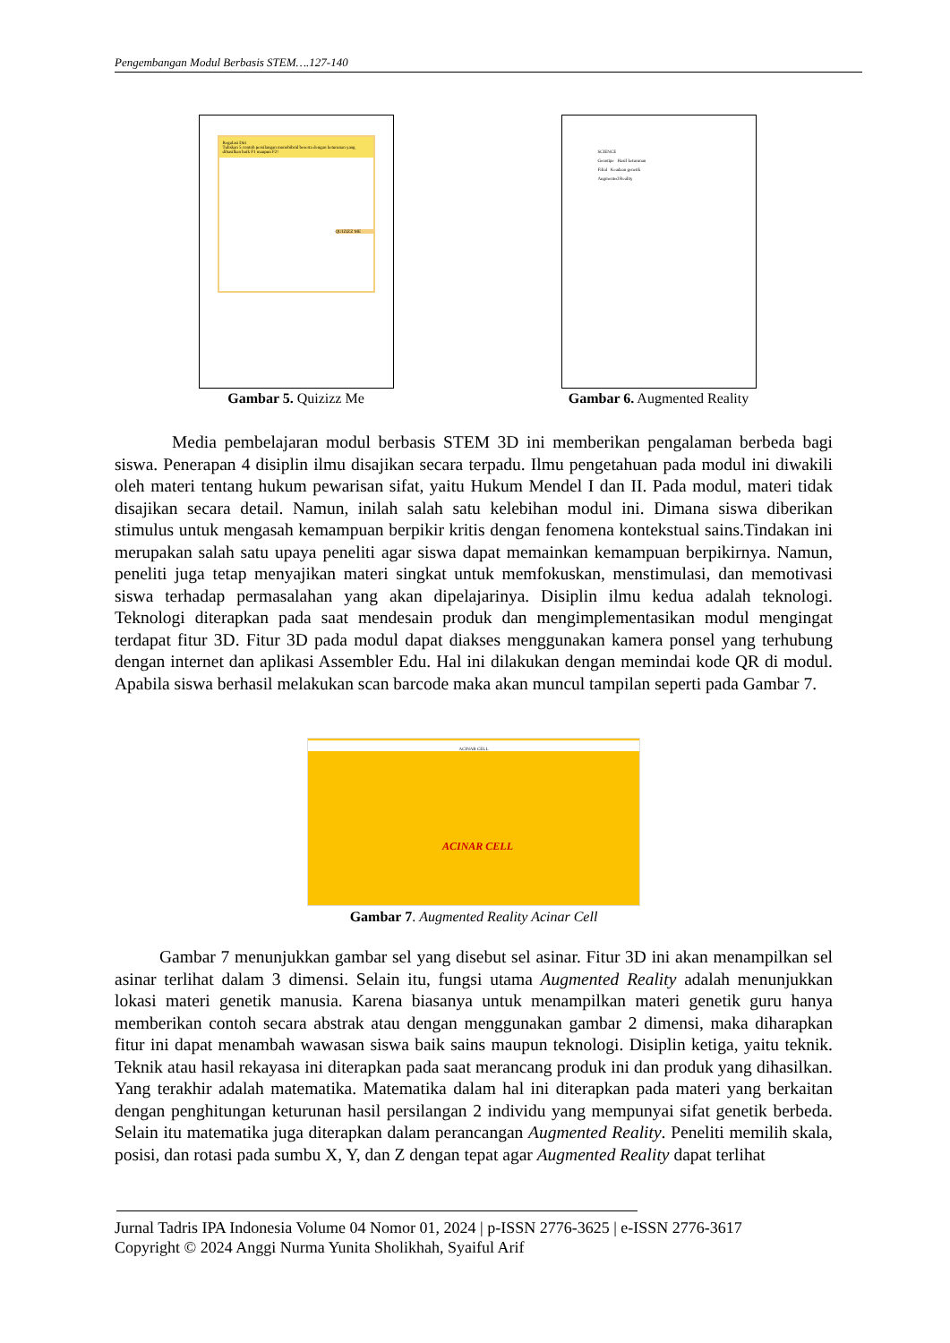Pengembangan Modul Berbasis STEM….127-140
Regulasi Diri
Tuliskan 5 contoh persilangan monohibrid beserta dengan keturunan yang dihasilkan baik F1 maupun F2!
QUIZIZZ ME
Gambar 5. Quizizz Me
SCIENCE
Genotipe Hasil keturunan
Filial Keadaan genetik
Augmented Reality
Gambar 6. Augmented Reality
Media pembelajaran modul berbasis STEM 3D ini memberikan pengalaman berbeda bagi siswa. Penerapan 4 disiplin ilmu disajikan secara terpadu. Ilmu pengetahuan pada modul ini diwakili oleh materi tentang hukum pewarisan sifat, yaitu Hukum Mendel I dan II. Pada modul, materi tidak disajikan secara detail. Namun, inilah salah satu kelebihan modul ini. Dimana siswa diberikan stimulus untuk mengasah kemampuan berpikir kritis dengan fenomena kontekstual sains.Tindakan ini merupakan salah satu upaya peneliti agar siswa dapat memainkan kemampuan berpikirnya. Namun, peneliti juga tetap menyajikan materi singkat untuk memfokuskan, menstimulasi, dan memotivasi siswa terhadap permasalahan yang akan dipelajarinya. Disiplin ilmu kedua adalah teknologi. Teknologi diterapkan pada saat mendesain produk dan mengimplementasikan modul mengingat terdapat fitur 3D. Fitur 3D pada modul dapat diakses menggunakan kamera ponsel yang terhubung dengan internet dan aplikasi Assembler Edu. Hal ini dilakukan dengan memindai kode QR di modul. Apabila siswa berhasil melakukan scan barcode maka akan muncul tampilan seperti pada Gambar 7.
ACINAR CELL
ACINAR CELL
Gambar 7. Augmented Reality Acinar Cell
Gambar 7 menunjukkan gambar sel yang disebut sel asinar. Fitur 3D ini akan menampilkan sel asinar terlihat dalam 3 dimensi. Selain itu, fungsi utama Augmented Reality adalah menunjukkan lokasi materi genetik manusia. Karena biasanya untuk menampilkan materi genetik guru hanya memberikan contoh secara abstrak atau dengan menggunakan gambar 2 dimensi, maka diharapkan fitur ini dapat menambah wawasan siswa baik sains maupun teknologi. Disiplin ketiga, yaitu teknik. Teknik atau hasil rekayasa ini diterapkan pada saat merancang produk ini dan produk yang dihasilkan. Yang terakhir adalah matematika. Matematika dalam hal ini diterapkan pada materi yang berkaitan dengan penghitungan keturunan hasil persilangan 2 individu yang mempunyai sifat genetik berbeda. Selain itu matematika juga diterapkan dalam perancangan Augmented Reality. Peneliti memilih skala, posisi, dan rotasi pada sumbu X, Y, dan Z dengan tepat agar Augmented Reality dapat terlihat
Jurnal Tadris IPA Indonesia Volume 04 Nomor 01, 2024 | p-ISSN 2776-3625 | e-ISSN 2776-3617
Copyright © 2024 Anggi Nurma Yunita Sholikhah, Syaiful Arif